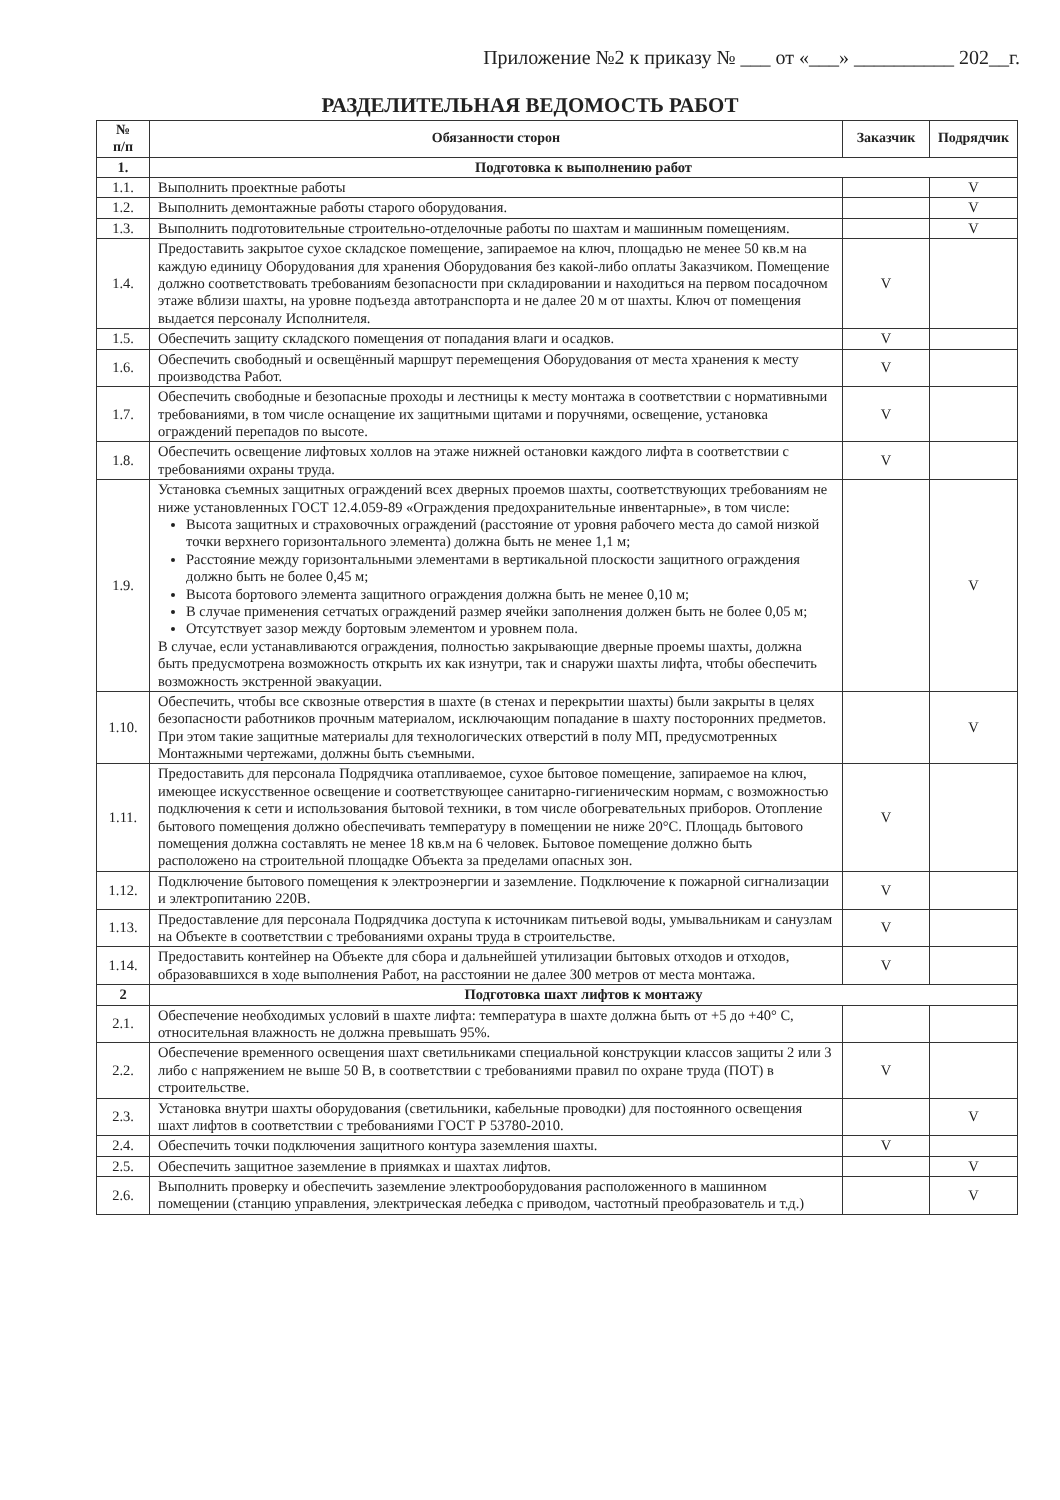Приложение №2 к приказу № ___ от «___» __________ 202__г.
РАЗДЕЛИТЕЛЬНАЯ ВЕДОМОСТЬ РАБОТ
| № п/п | Обязанности сторон | Заказчик | Подрядчик |
| --- | --- | --- | --- |
| 1. | Подготовка к выполнению работ | | |
| 1.1. | Выполнить проектные работы | | V |
| 1.2. | Выполнить демонтажные работы старого оборудования. | | V |
| 1.3. | Выполнить подготовительные строительно-отделочные работы по шахтам и машинным помещениям. | | V |
| 1.4. | Предоставить закрытое сухое складское помещение, запираемое на ключ, площадью не менее 50 кв.м на каждую единицу Оборудования для хранения Оборудования без какой-либо оплаты Заказчиком. Помещение должно соответствовать требованиям безопасности при складировании и находиться на первом посадочном этаже вблизи шахты, на уровне подъезда автотранспорта и не далее 20 м от шахты. Ключ от помещения выдается персоналу Исполнителя. | V | |
| 1.5. | Обеспечить защиту складского помещения от попадания влаги и осадков. | V | |
| 1.6. | Обеспечить свободный и освещённый маршрут перемещения Оборудования от места хранения к месту производства Работ. | V | |
| 1.7. | Обеспечить свободные и безопасные проходы и лестницы к месту монтажа в соответствии с нормативными требованиями, в том числе оснащение их защитными щитами и поручнями, освещение, установка ограждений перепадов по высоте. | V | |
| 1.8. | Обеспечить освещение лифтовых холлов на этаже нижней остановки каждого лифта в соответствии с требованиями охраны труда. | V | |
| 1.9. | Установка съемных защитных ограждений всех дверных проемов шахты, соответствующих требованиям не ниже установленных ГОСТ 12.4.059-89 «Ограждения предохранительные инвентарные», в том числе: Высота защитных и страховочных ограждений (расстояние от уровня рабочего места до самой низкой точки верхнего горизонтального элемента) должна быть не менее 1,1 м; Расстояние между горизонтальными элементами в вертикальной плоскости защитного ограждения должно быть не более 0,45 м; Высота бортового элемента защитного ограждения должна быть не менее 0,10 м; В случае применения сетчатых ограждений размер ячейки заполнения должен быть не более 0,05 м; Отсутствует зазор между бортовым элементом и уровнем пола. В случае, если устанавливаются ограждения, полностью закрывающие дверные проемы шахты, должна быть предусмотрена возможность открыть их как изнутри, так и снаружи шахты лифта, чтобы обеспечить возможность экстренной эвакуации. | | V |
| 1.10. | Обеспечить, чтобы все сквозные отверстия в шахте (в стенах и перекрытии шахты) были закрыты в целях безопасности работников прочным материалом, исключающим попадание в шахту посторонних предметов. При этом такие защитные материалы для технологических отверстий в полу МП, предусмотренных Монтажными чертежами, должны быть съемными. | | V |
| 1.11. | Предоставить для персонала Подрядчика отапливаемое, сухое бытовое помещение, запираемое на ключ, имеющее искусственное освещение и соответствующее санитарно-гигиеническим нормам, с возможностью подключения к сети и использования бытовой техники, в том числе обогревательных приборов. Отопление бытового помещения должно обеспечивать температуру в помещении не ниже 20°С. Площадь бытового помещения должна составлять не менее 18 кв.м на 6 человек. Бытовое помещение должно быть расположено на строительной площадке Объекта за пределами опасных зон. | V | |
| 1.12. | Подключение бытового помещения к электроэнергии и заземление. Подключение к пожарной сигнализации и электропитанию 220В. | V | |
| 1.13. | Предоставление для персонала Подрядчика доступа к источникам питьевой воды, умывальникам и санузлам на Объекте в соответствии с требованиями охраны труда в строительстве. | V | |
| 1.14. | Предоставить контейнер на Объекте для сбора и дальнейшей утилизации бытовых отходов и отходов, образовавшихся в ходе выполнения Работ, на расстоянии не далее 300 метров от места монтажа. | V | |
| 2 | Подготовка шахт лифтов к монтажу | | |
| 2.1. | Обеспечение необходимых условий в шахте лифта: температура в шахте должна быть от +5 до +40° С, относительная влажность не должна превышать 95%. | | |
| 2.2. | Обеспечение временного освещения шахт светильниками специальной конструкции классов защиты 2 или 3 либо с напряжением не выше 50 В, в соответствии с требованиями правил по охране труда (ПОТ) в строительстве. | V | |
| 2.3. | Установка внутри шахты оборудования (светильники, кабельные проводки) для постоянного освещения шахт лифтов в соответствии с требованиями ГОСТ Р 53780-2010. | | V |
| 2.4. | Обеспечить точки подключения защитного контура заземления шахты. | V | |
| 2.5. | Обеспечить защитное заземление в приямках и шахтах лифтов. | | V |
| 2.6. | Выполнить проверку и обеспечить заземление электрооборудования расположенного в машинном помещении (станцию управления, электрическая лебедка с приводом, частотный преобразователь и т.д.) | | V |